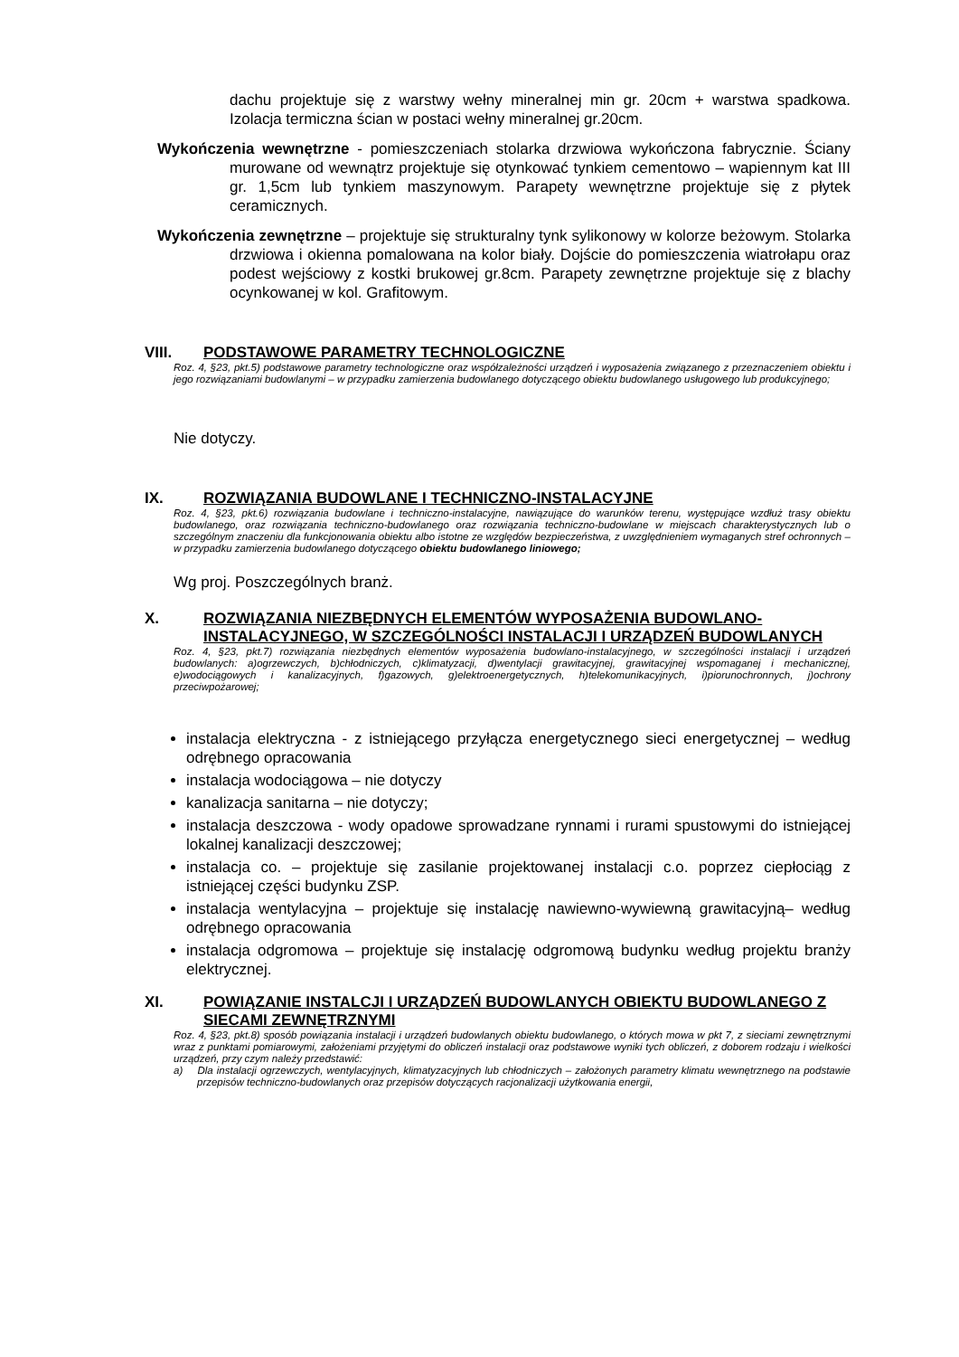dachu projektuje się z warstwy wełny mineralnej min gr. 20cm + warstwa spadkowa. Izolacja termiczna ścian w postaci wełny mineralnej gr.20cm.
Wykończenia wewnętrzne - pomieszczeniach stolarka drzwiowa wykończona fabrycznie. Ściany murowane od wewnątrz projektuje się otynkować tynkiem cementowo – wapiennym kat III gr. 1,5cm lub tynkiem maszynowym. Parapety wewnętrzne projektuje się z płytek ceramicznych.
Wykończenia zewnętrzne – projektuje się strukturalny tynk sylikonowy w kolorze beżowym. Stolarka drzwiowa i okienna pomalowana na kolor biały. Dojście do pomieszczenia wiatrołapu oraz podest wejściowy z kostki brukowej gr.8cm. Parapety zewnętrzne projektuje się z blachy ocynkowanej w kol. Grafitowym.
VIII. PODSTAWOWE PARAMETRY TECHNOLOGICZNE
Roz. 4, §23, pkt.5) podstawowe parametry technologiczne oraz współzależności urządzeń i wyposażenia związanego z przeznaczeniem obiektu i jego rozwiązaniami budowlanymi – w przypadku zamierzenia budowlanego dotyczącego obiektu budowlanego usługowego lub produkcyjnego;
Nie dotyczy.
IX. ROZWIĄZANIA BUDOWLANE I TECHNICZNO-INSTALACYJNE
Roz. 4, §23, pkt.6) rozwiązania budowlane i techniczno-instalacyjne, nawiązujące do warunków terenu, występujące wzdłuż trasy obiektu budowlanego, oraz rozwiązania techniczno-budowlanego oraz rozwiązania techniczno-budowlane w miejscach charakterystycznych lub o szczególnym znaczeniu dla funkcjonowania obiektu albo istotne ze względów bezpieczeństwa, z uwzględnieniem wymaganych stref ochronnych – w przypadku zamierzenia budowlanego dotyczącego obiektu budowlanego liniowego;
Wg proj. Poszczególnych branż.
X. ROZWIĄZANIA NIEZBĘDNYCH ELEMENTÓW WYPOSAŻENIA BUDOWLANO-INSTALACYJNEGO, W SZCZEGÓLNOŚCI INSTALACJI I URZĄDZEŃ BUDOWLANYCH
Roz. 4, §23, pkt.7) rozwiązania niezbędnych elementów wyposażenia budowlano-instalacyjnego, w szczególności instalacji i urządzeń budowlanych: a)ogrzewczych, b)chłodniczych, c)klimatyzacji, d)wentylacji grawitacyjnej, grawitacyjnej wspomaganej i mechanicznej, e)wodociągowych i kanalizacyjnych, f)gazowych, g)elektroenergetycznych, h)telekomunikacyjnych, i)piorunochronnych, j)ochrony przeciwpożarowej;
instalacja elektryczna - z istniejącego przyłącza energetycznego sieci energetycznej – według odrębnego opracowania
instalacja wodociągowa – nie dotyczy
kanalizacja sanitarna – nie dotyczy;
instalacja deszczowa - wody opadowe sprowadzane rynnami i rurami spustowymi do istniejącej lokalnej kanalizacji deszczowej;
instalacja co. – projektuje się zasilanie projektowanej instalacji c.o. poprzez ciepłociąg z istniejącej części budynku ZSP.
instalacja wentylacyjna – projektuje się instalację nawiewno-wywiewną grawitacyjną– według odrębnego opracowania
instalacja odgromowa – projektuje się instalację odgromową budynku według projektu branży elektrycznej.
XI. POWIĄZANIE INSTALCJI I URZĄDZEŃ BUDOWLANYCH OBIEKTU BUDOWLANEGO Z SIECAMI ZEWNĘTRZNYMI
Roz. 4, §23, pkt.8) sposób powiązania instalacji i urządzeń budowlanych obiektu budowlanego, o których mowa w pkt 7, z sieciami zewnętrznymi wraz z punktami pomiarowymi, założeniami przyjętymi do obliczeń instalacji oraz podstawowe wyniki tych obliczeń, z doborem rodzaju i wielkości urządzeń, przy czym należy przedstawić:
a) Dla instalacji ogrzewczych, wentylacyjnych, klimatyzacyjnych lub chłodniczych – założonych parametry klimatu wewnętrznego na podstawie przepisów techniczno-budowlanych oraz przepisów dotyczących racjonalizacji użytkowania energii,